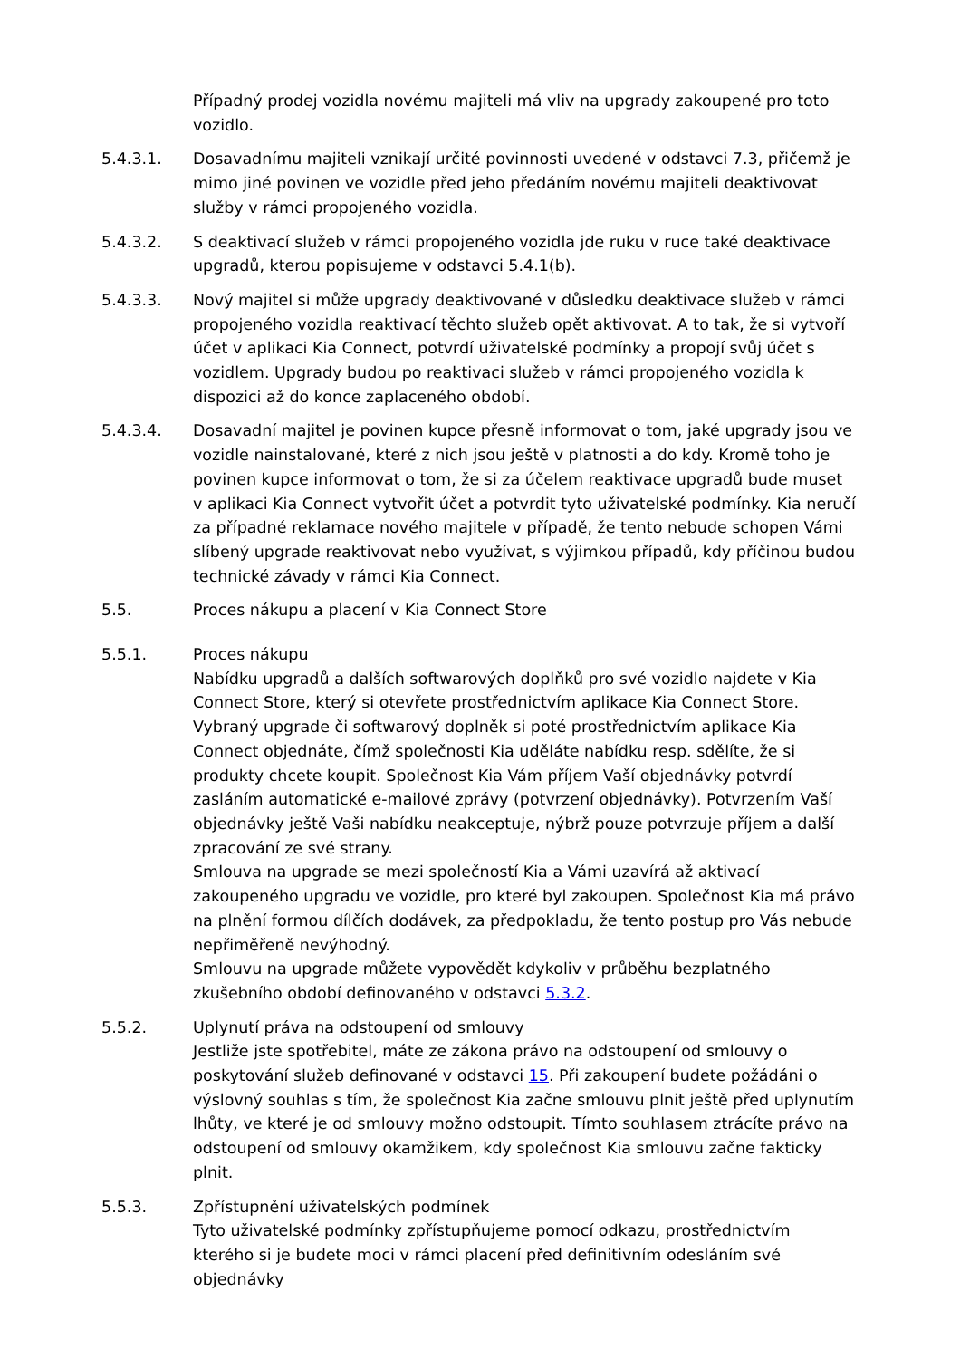Případný prodej vozidla novému majiteli má vliv na upgrady zakoupené pro toto vozidlo.
5.4.3.1. Dosavadnímu majiteli vznikají určité povinnosti uvedené v odstavci 7.3, přičemž je mimo jiné povinen ve vozidle před jeho předáním novému majiteli deaktivovat služby v rámci propojeného vozidla.
5.4.3.2. S deaktivací služeb v rámci propojeného vozidla jde ruku v ruce také deaktivace upgradů, kterou popisujeme v odstavci 5.4.1(b).
5.4.3.3. Nový majitel si může upgrady deaktivované v důsledku deaktivace služeb v rámci propojeného vozidla reaktivací těchto služeb opět aktivovat. A to tak, že si vytvoří účet v aplikaci Kia Connect, potvrdí uživatelské podmínky a propojí svůj účet s vozidlem. Upgrady budou po reaktivaci služeb v rámci propojeného vozidla k dispozici až do konce zaplaceného období.
5.4.3.4. Dosavadní majitel je povinen kupce přesně informovat o tom, jaké upgrady jsou ve vozidle nainstalované, které z nich jsou ještě v platnosti a do kdy. Kromě toho je povinen kupce informovat o tom, že si za účelem reaktivace upgradů bude muset v aplikaci Kia Connect vytvořit účet a potvrdit tyto uživatelské podmínky. Kia neručí za případné reklamace nového majitele v případě, že tento nebude schopen Vámi slíbený upgrade reaktivovat nebo využívat, s výjimkou případů, kdy příčinou budou technické závady v rámci Kia Connect.
5.5. Proces nákupu a placení v Kia Connect Store
5.5.1. Proces nákupu
Nabídku upgradů a dalších softwarových doplňků pro své vozidlo najdete v Kia Connect Store, který si otevřete prostřednictvím aplikace Kia Connect Store. Vybraný upgrade či softwarový doplněk si poté prostřednictvím aplikace Kia Connect objednáte, čímž společnosti Kia uděláte nabídku resp. sdělíte, že si produkty chcete koupit. Společnost Kia Vám příjem Vaší objednávky potvrdí zasláním automatické e-mailové zprávy (potvrzení objednávky). Potvrzením Vaší objednávky ještě Vaši nabídku neakceptuje, nýbrž pouze potvrzuje příjem a další zpracování ze své strany.
Smlouva na upgrade se mezi společností Kia a Vámi uzavírá až aktivací zakoupeného upgradu ve vozidle, pro které byl zakoupen. Společnost Kia má právo na plnění formou dílčích dodávek, za předpokladu, že tento postup pro Vás nebude nepřiměřeně nevýhodný.
Smlouvu na upgrade můžete vypovědět kdykoliv v průběhu bezplatného zkušebního období definovaného v odstavci 5.3.2.
5.5.2. Uplynutí práva na odstoupení od smlouvy
Jestliže jste spotřebitel, máte ze zákona právo na odstoupení od smlouvy o poskytování služeb definované v odstavci 15. Při zakoupení budete požádáni o výslovný souhlas s tím, že společnost Kia začne smlouvu plnit ještě před uplynutím lhůty, ve které je od smlouvy možno odstoupit. Tímto souhlasem ztrácíte právo na odstoupení od smlouvy okamžikem, kdy společnost Kia smlouvu začne fakticky plnit.
5.5.3. Zpřístupnění uživatelských podmínek
Tyto uživatelské podmínky zpřístupňujeme pomocí odkazu, prostřednictvím kterého si je budete moci v rámci placení před definitivním odesláním své objednávky